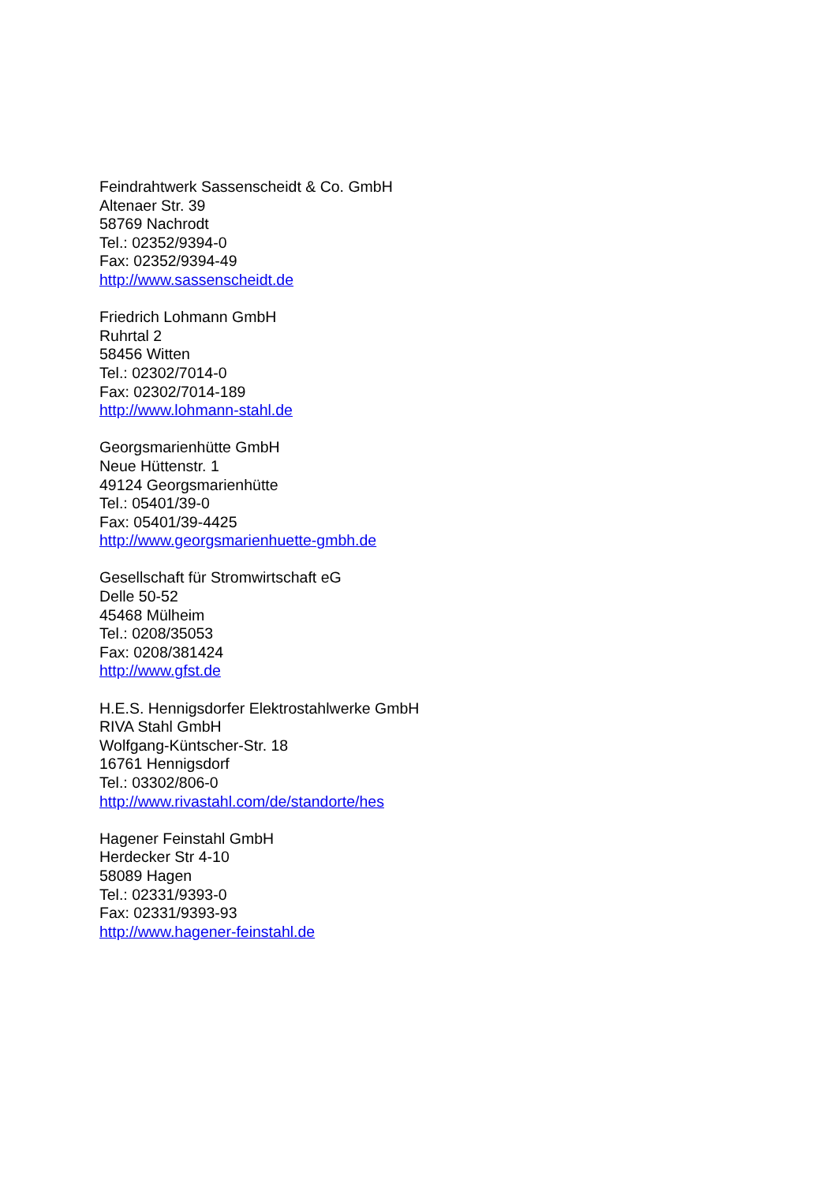Feindrahtwerk Sassenscheidt & Co. GmbH
Altenaer Str. 39
58769 Nachrodt
Tel.: 02352/9394-0
Fax: 02352/9394-49
http://www.sassenscheidt.de
Friedrich Lohmann GmbH
Ruhrtal 2
58456 Witten
Tel.: 02302/7014-0
Fax: 02302/7014-189
http://www.lohmann-stahl.de
Georgsmarienhütte GmbH
Neue Hüttenstr. 1
49124 Georgsmarienhütte
Tel.: 05401/39-0
Fax: 05401/39-4425
http://www.georgsmarienhuette-gmbh.de
Gesellschaft für Stromwirtschaft eG
Delle 50-52
45468 Mülheim
Tel.: 0208/35053
Fax: 0208/381424
http://www.gfst.de
H.E.S. Hennigsdorfer Elektrostahlwerke GmbH
RIVA Stahl GmbH
Wolfgang-Küntscher-Str. 18
16761 Hennigsdorf
Tel.: 03302/806-0
http://www.rivastahl.com/de/standorte/hes
Hagener Feinstahl GmbH
Herdecker Str 4-10
58089 Hagen
Tel.: 02331/9393-0
Fax: 02331/9393-93
http://www.hagener-feinstahl.de